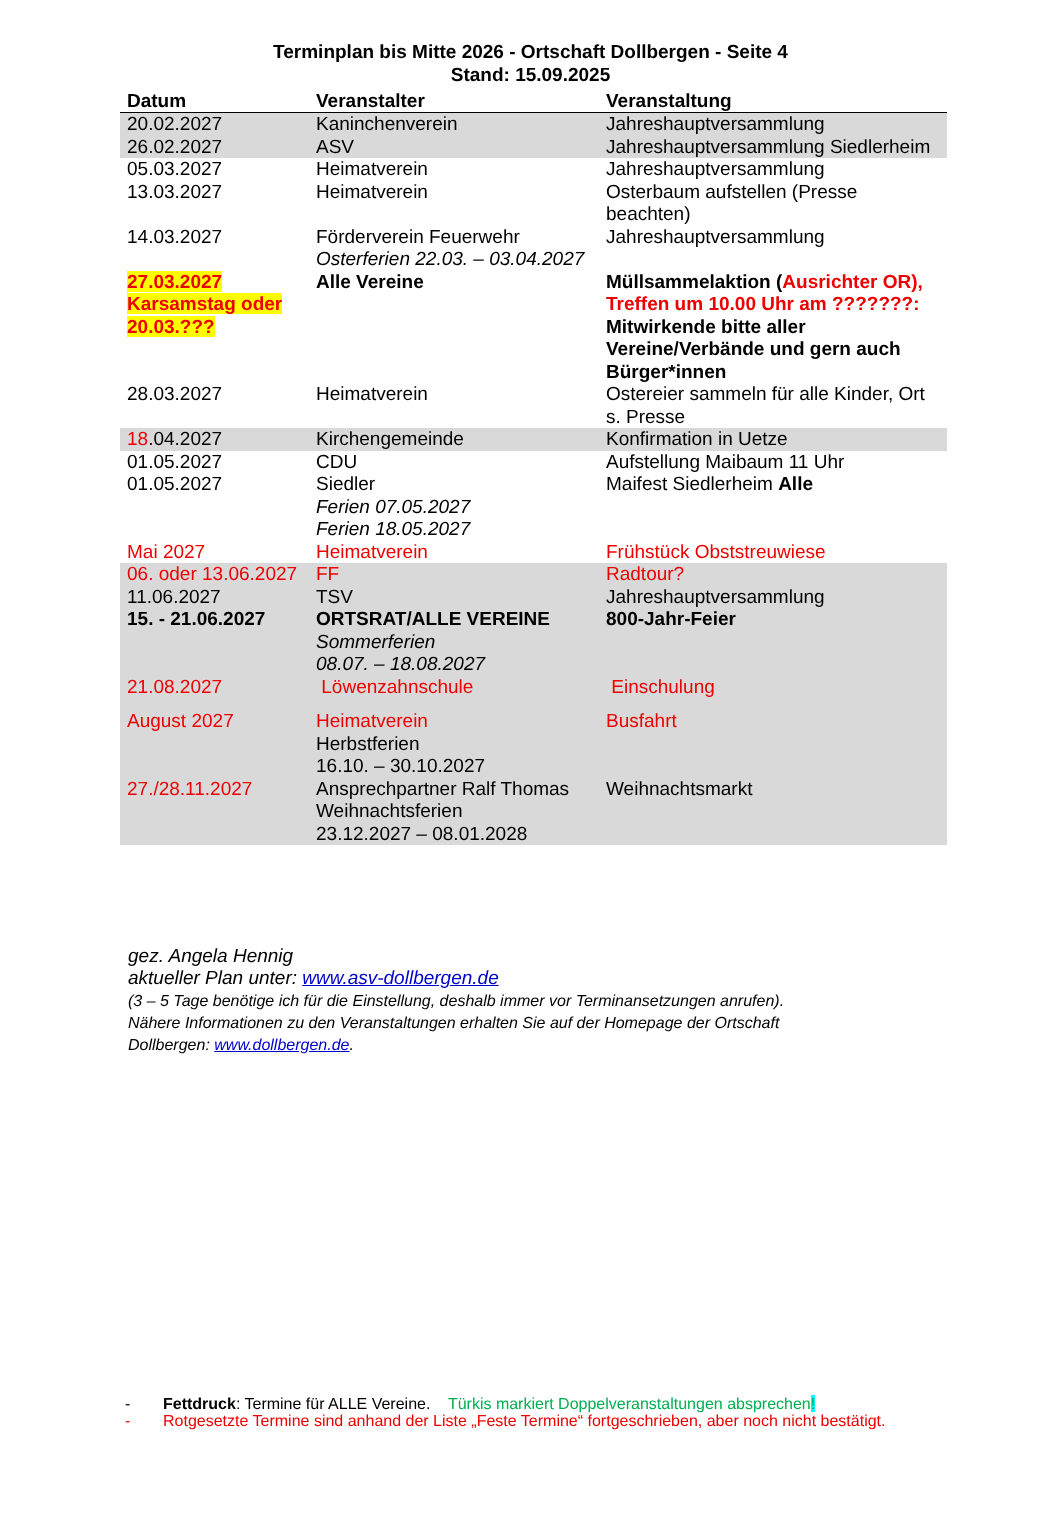Terminplan bis Mitte 2026 - Ortschaft Dollbergen - Seite 4
Stand: 15.09.2025
| Datum | Veranstalter | Veranstaltung |
| --- | --- | --- |
| 20.02.2027 | Kaninchenverein | Jahreshauptversammlung |
| 26.02.2027 | ASV | Jahreshauptversammlung Siedlerheim |
| 05.03.2027 | Heimatverein | Jahreshauptversammlung |
| 13.03.2027 | Heimatverein | Osterbaum aufstellen (Presse beachten) |
| 14.03.2027 | Förderverein Feuerwehr Osterferien 22.03. – 03.04.2027 | Jahreshauptversammlung |
| 27.03.2027 Karsamstag oder 20.03.??? | Alle Vereine | Müllsammelaktion ( Ausrichter OR), Treffen um 10.00 Uhr am ???????: Mitwirkende bitte aller Vereine/Verbände und gern auch Bürger*innen |
| 28.03.2027 | Heimatverein | Ostereier sammeln für alle Kinder, Ort s. Presse |
| 18 .04.2027 | Kirchengemeinde | Konfirmation in Uetze |
| 01.05.2027 | CDU | Aufstellung Maibaum 11 Uhr |
| 01.05.2027 | Siedler Ferien 07.05.2027 Ferien 18.05.2027 | Maifest Siedlerheim Alle |
| Mai 2027 | Heimatverein | Frühstück Obststreuwiese |
| 06. oder 13.06.2027 | FF | Radtour? |
| 11.06.2027 | TSV | Jahreshauptversammlung |
| 15. - 21.06.2027 | ORTSRAT/ALLE VEREINE Sommerferien 08.07. – 18.08.2027 | 800-Jahr-Feier |
| 21.08.2027 | Löwenzahnschule | Einschulung |
| August 2027 | Heimatverein Herbstferien 16.10. – 30.10.2027 | Busfahrt |
| 27./28.11.2027 | Ansprechpartner Ralf Thomas Weihnachtsferien 23.12.2027 – 08.01.2028 | Weihnachtsmarkt |
gez. Angela Hennig
aktueller Plan unter: www.asv-dollbergen.de
(3 – 5 Tage benötige ich für die Einstellung, deshalb immer vor Terminansetzungen anrufen).
Nähere Informationen zu den Veranstaltungen erhalten Sie auf der Homepage der Ortschaft
Dollbergen: www.dollbergen.de.
- Fettdruck: Termine für ALLE Vereine. Türkis markiert Doppelveranstaltungen absprechen!
- Rotgesetzte Termine sind anhand der Liste „Feste Termine“ fortgeschrieben, aber noch nicht bestätigt.